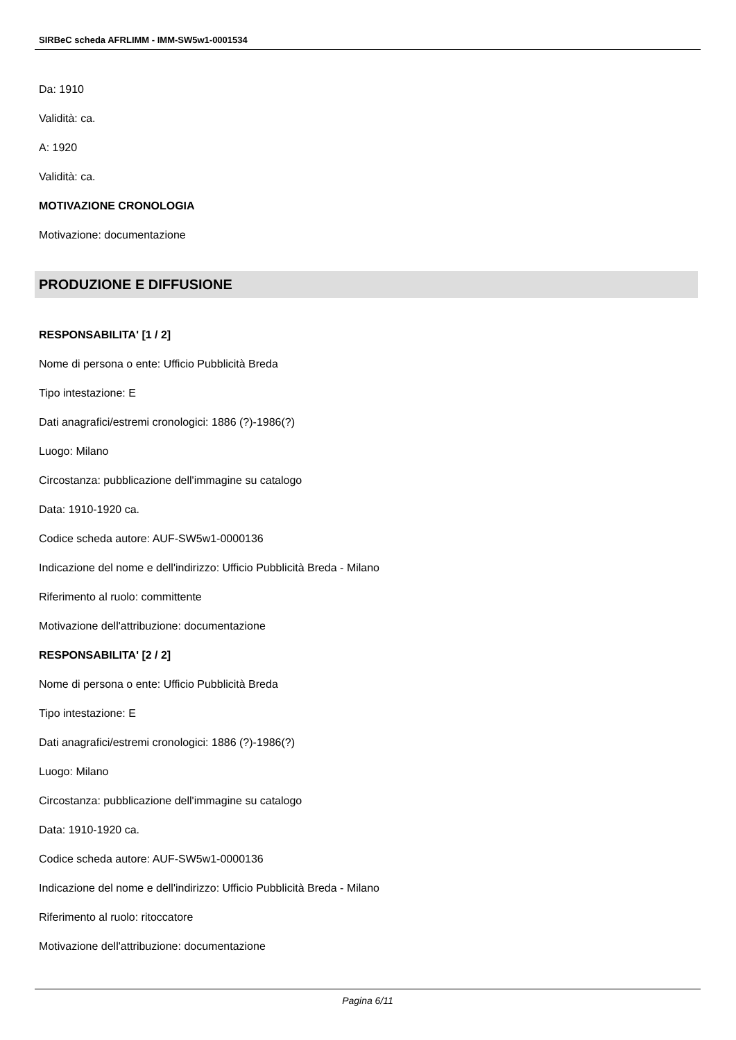SIRBeC scheda AFRLIMM - IMM-SW5w1-0001534
Da: 1910
Validità: ca.
A: 1920
Validità: ca.
MOTIVAZIONE CRONOLOGIA
Motivazione: documentazione
PRODUZIONE E DIFFUSIONE
RESPONSABILITA' [1 / 2]
Nome di persona o ente: Ufficio Pubblicità Breda
Tipo intestazione: E
Dati anagrafici/estremi cronologici: 1886 (?)-1986(?)
Luogo: Milano
Circostanza: pubblicazione dell'immagine su catalogo
Data: 1910-1920 ca.
Codice scheda autore: AUF-SW5w1-0000136
Indicazione del nome e dell'indirizzo: Ufficio Pubblicità Breda - Milano
Riferimento al ruolo: committente
Motivazione dell'attribuzione: documentazione
RESPONSABILITA' [2 / 2]
Nome di persona o ente: Ufficio Pubblicità Breda
Tipo intestazione: E
Dati anagrafici/estremi cronologici: 1886 (?)-1986(?)
Luogo: Milano
Circostanza: pubblicazione dell'immagine su catalogo
Data: 1910-1920 ca.
Codice scheda autore: AUF-SW5w1-0000136
Indicazione del nome e dell'indirizzo: Ufficio Pubblicità Breda - Milano
Riferimento al ruolo: ritoccatore
Motivazione dell'attribuzione: documentazione
Pagina 6/11